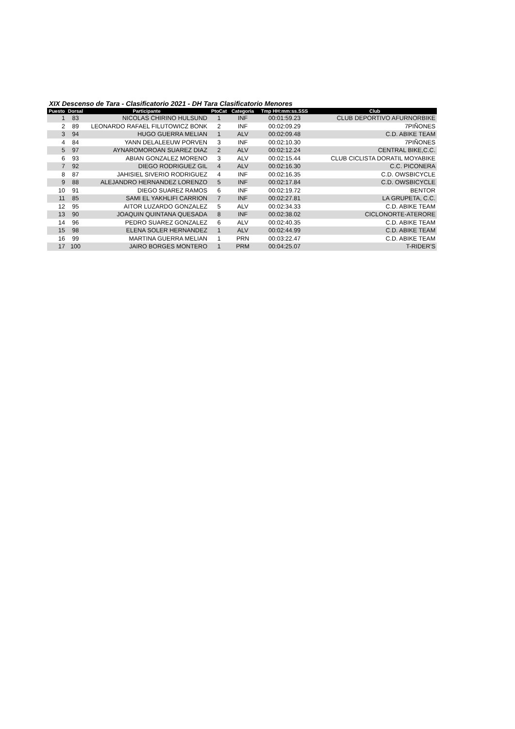XIX Descenso de Tara - Clasificatorio 2021 - DH Tara Clasificatorio Menores
| Puesto | Dorsal | Participante | PtoCat | Categoria | Tmp HH:mm:ss.SSS | Club |
| --- | --- | --- | --- | --- | --- | --- |
| 1 | 83 | NICOLAS CHIRINO HULSUND | 1 | INF | 00:01:59.23 | CLUB DEPORTIVO AFURNORBIKE |
| 2 | 89 | LEONARDO RAFAEL FILUTOWICZ BONK | 2 | INF | 00:02:09.29 | 7PIÑONES |
| 3 | 94 | HUGO GUERRA MELIAN | 1 | ALV | 00:02:09.48 | C.D. ABIKE TEAM |
| 4 | 84 | YANN DELALEEUW PORVEN | 3 | INF | 00:02:10.30 | 7PIÑONES |
| 5 | 97 | AYNAROMOROAN SUAREZ DIAZ | 2 | ALV | 00:02:12.24 | CENTRAL BIKE,C.C. |
| 6 | 93 | ABIAN GONZALEZ MORENO | 3 | ALV | 00:02:15.44 | CLUB CICLISTA DORATIL MOYABIKE |
| 7 | 92 | DIEGO RODRIGUEZ GIL | 4 | ALV | 00:02:16.30 | C.C. PICONERA |
| 8 | 87 | JAHISIEL SIVERIO RODRIGUEZ | 4 | INF | 00:02:16.35 | C.D. OWSBICYCLE |
| 9 | 88 | ALEJANDRO HERNANDEZ LORENZO | 5 | INF | 00:02:17.84 | C.D. OWSBICYCLE |
| 10 | 91 | DIEGO SUAREZ RAMOS | 6 | INF | 00:02:19.72 | BENTOR |
| 11 | 85 | SAMI EL YAKHLIFI CARRION | 7 | INF | 00:02:27.81 | LA GRUPETA, C.C. |
| 12 | 95 | AITOR LUZARDO GONZALEZ | 5 | ALV | 00:02:34.33 | C.D. ABIKE TEAM |
| 13 | 90 | JOAQUIN QUINTANA QUESADA | 8 | INF | 00:02:38.02 | CICLONORTE-ATERORE |
| 14 | 96 | PEDRO SUAREZ GONZALEZ | 6 | ALV | 00:02:40.35 | C.D. ABIKE TEAM |
| 15 | 98 | ELENA SOLER HERNANDEZ | 1 | ALV | 00:02:44.99 | C.D. ABIKE TEAM |
| 16 | 99 | MARTINA GUERRA MELIAN | 1 | PRN | 00:03:22.47 | C.D. ABIKE TEAM |
| 17 | 100 | JAIRO BORGES MONTERO | 1 | PRM | 00:04:25.07 | T-RIDER'S |